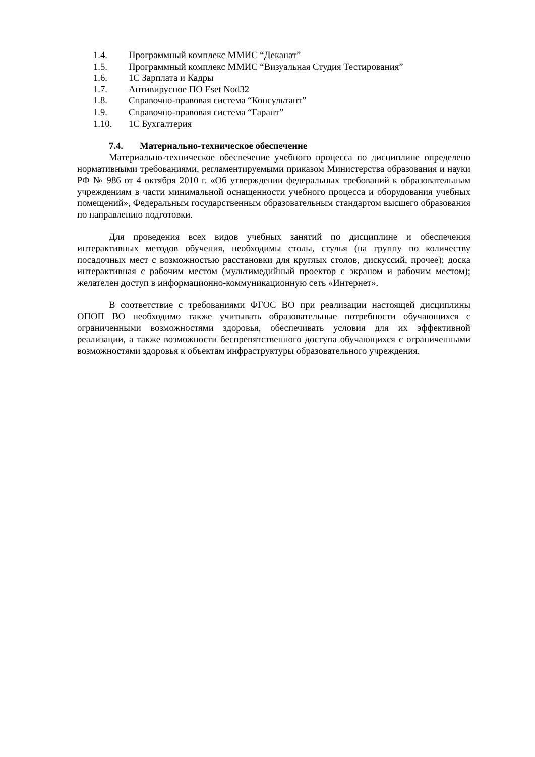1.4. Программный комплекс ММИС “Деканат”
1.5. Программный комплекс ММИС “Визуальная Студия Тестирования”
1.6. 1С Зарплата и Кадры
1.7. Антивирусное ПО Eset Nod32
1.8. Справочно-правовая система “Консультант”
1.9. Справочно-правовая система “Гарант”
1.10. 1С Бухгалтерия
7.4. Материально-техническое обеспечение
Материально-техническое обеспечение учебного процесса по дисциплине определено нормативными требованиями, регламентируемыми приказом Министерства образования и науки РФ № 986 от 4 октября 2010 г. «Об утверждении федеральных требований к образовательным учреждениям в части минимальной оснащенности учебного процесса и оборудования учебных помещений», Федеральным государственным образовательным стандартом высшего образования по направлению подготовки.
Для проведения всех видов учебных занятий по дисциплине и обеспечения интерактивных методов обучения, необходимы столы, стулья (на группу по количеству посадочных мест с возможностью расстановки для круглых столов, дискуссий, прочее); доска интерактивная с рабочим местом (мультимедийный проектор с экраном и рабочим местом); желателен доступ в информационно-коммуникационную сеть «Интернет».
В соответствие с требованиями ФГОС ВО при реализации настоящей дисциплины ОПОП ВО необходимо также учитывать образовательные потребности обучающихся с ограниченными возможностями здоровья, обеспечивать условия для их эффективной реализации, а также возможности беспрепятственного доступа обучающихся с ограниченными возможностями здоровья к объектам инфраструктуры образовательного учреждения.